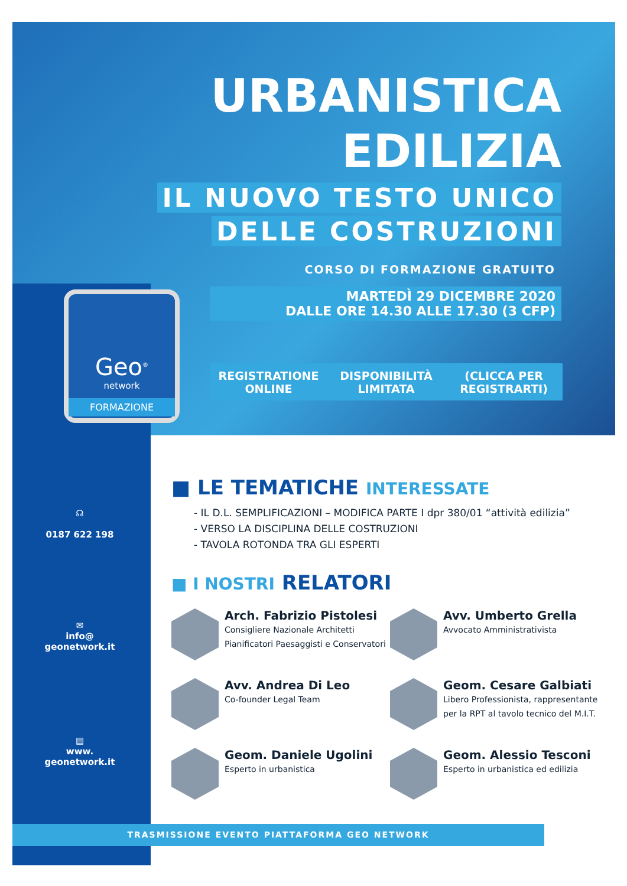URBANISTICA
EDILIZIA
IL NUOVO TESTO UNICO
DELLE COSTRUZIONI
CORSO DI FORMAZIONE GRATUITO
MARTEDÌ 29 DICEMBRE 2020
DALLE ORE 14.30 ALLE 17.30 (3 CFP)
REGISTRATIONE
ONLINE
DISPONIBILITÀ
LIMITATA
(CLICCA PER
REGISTRARTI)
Geo<sup>®</sup>
network
FORMAZIONE
☊
0187 622 198
✉
info@
geonetwork.it
▤
www.
geonetwork.it
■ LE TEMATICHE INTERESSATE
- IL D.L. SEMPLIFICAZIONI – MODIFICA PARTE I dpr 380/01 “attività edilizia”
- VERSO LA DISCIPLINA DELLE COSTRUZIONI
- TAVOLA ROTONDA TRA GLI ESPERTI
■ I NOSTRI RELATORI
Arch. Fabrizio Pistolesi
Consigliere Nazionale Architetti
Pianificatori Paesaggisti e Conservatori
Avv. Umberto Grella
Avvocato Amministrativista
Avv. Andrea Di Leo
Co-founder Legal Team
Geom. Cesare Galbiati
Libero Professionista, rappresentante
per la RPT al tavolo tecnico del M.I.T.
Geom. Daniele Ugolini
Esperto in urbanistica
Geom. Alessio Tesconi
Esperto in urbanistica ed edilizia
TRASMISSIONE EVENTO PIATTAFORMA GEO NETWORK